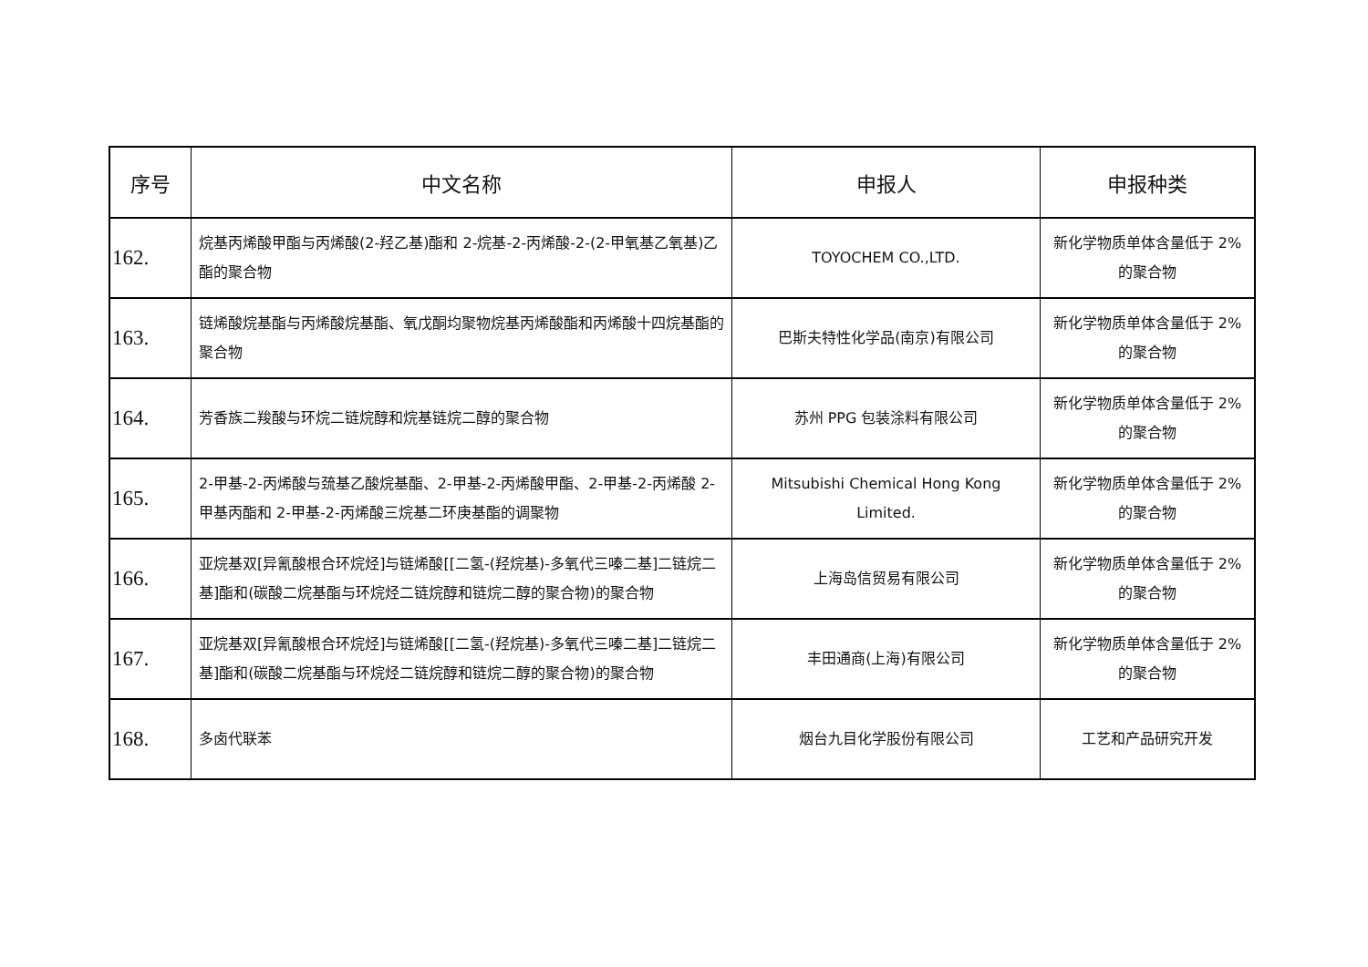| 序号 | 中文名称 | 申报人 | 申报种类 |
| --- | --- | --- | --- |
| 162. | 烷基丙烯酸甲酯与丙烯酸(2-羟乙基)酯和 2-烷基-2-丙烯酸-2-(2-甲氧基乙氧基)乙酯的聚合物 | TOYOCHEM CO.,LTD. | 新化学物质单体含量低于 2%的聚合物 |
| 163. | 链烯酸烷基酯与丙烯酸烷基酯、氧戊酮均聚物烷基丙烯酸酯和丙烯酸十四烷基酯的聚合物 | 巴斯夫特性化学品(南京)有限公司 | 新化学物质单体含量低于 2%的聚合物 |
| 164. | 芳香族二羧酸与环烷二链烷醇和烷基链烷二醇的聚合物 | 苏州 PPG 包装涂料有限公司 | 新化学物质单体含量低于 2%的聚合物 |
| 165. | 2-甲基-2-丙烯酸与巯基乙酸烷基酯、2-甲基-2-丙烯酸甲酯、2-甲基-2-丙烯酸 2-甲基丙酯和 2-甲基-2-丙烯酸三烷基二环庚基酯的调聚物 | Mitsubishi Chemical Hong Kong Limited. | 新化学物质单体含量低于 2%的聚合物 |
| 166. | 亚烷基双[异氰酸根合环烷烃]与链烯酸[[二氢-(羟烷基)-多氧代三嗪二基]二链烷二基]酯和(碳酸二烷基酯与环烷烃二链烷醇和链烷二醇的聚合物)的聚合物 | 上海岛信贸易有限公司 | 新化学物质单体含量低于 2%的聚合物 |
| 167. | 亚烷基双[异氰酸根合环烷烃]与链烯酸[[二氢-(羟烷基)-多氧代三嗪二基]二链烷二基]酯和(碳酸二烷基酯与环烷烃二链烷醇和链烷二醇的聚合物)的聚合物 | 丰田通商(上海)有限公司 | 新化学物质单体含量低于 2%的聚合物 |
| 168. | 多卤代联苯 | 烟台九目化学股份有限公司 | 工艺和产品研究开发 |